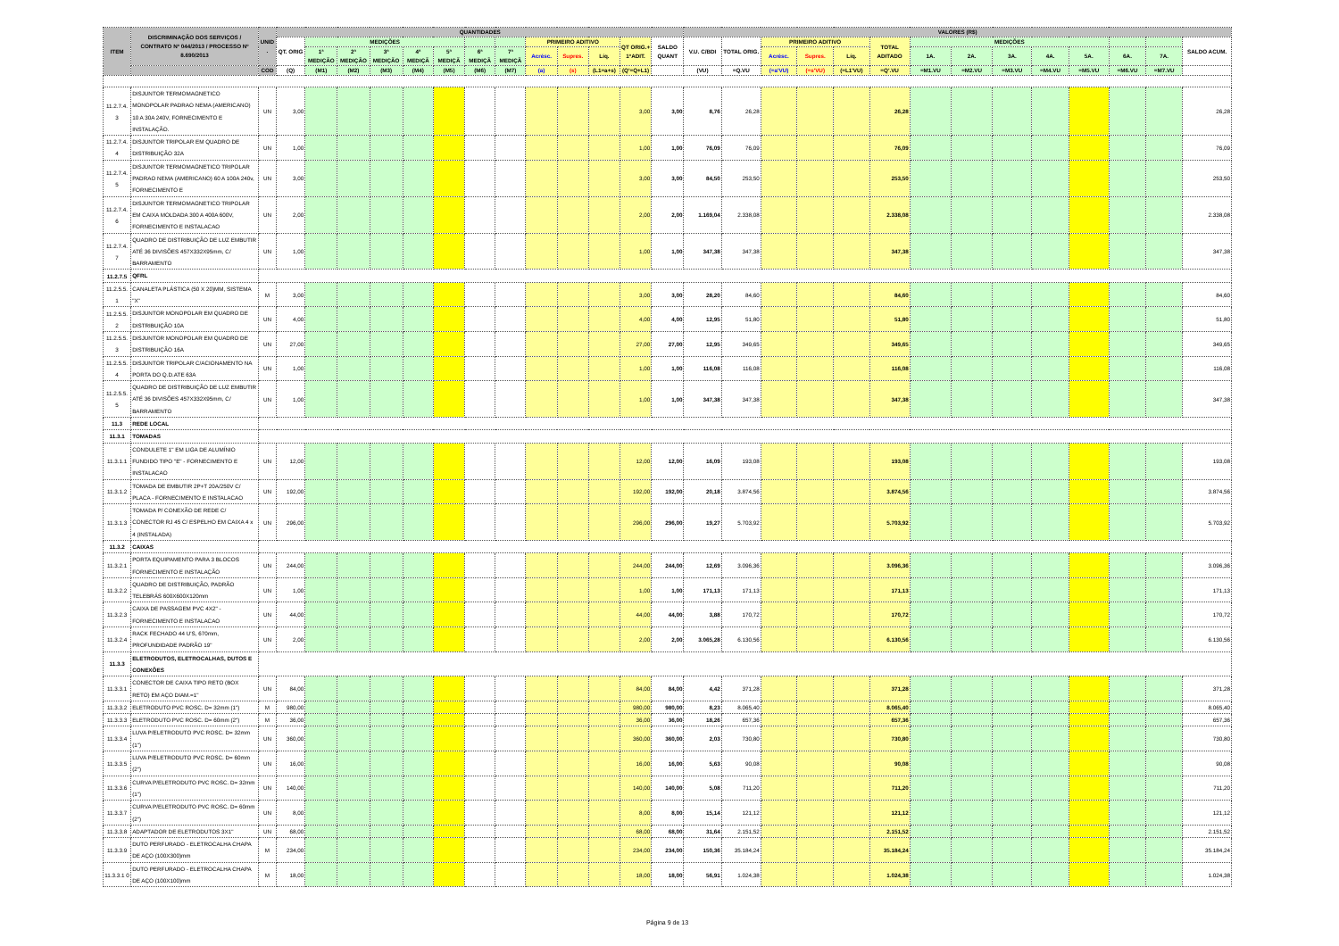| ITEM | DISCRIMINAÇÃO DOS SERVIÇOS / CONTRATO Nº 044/2013 / PROCESSO Nº 8.690/2013 | UNID . | QUANTIDADES | | | | | | | | | | | | | VALORES (R$) | | | | | | | | | | | | | |
| --- | --- | --- | --- | --- | --- | --- | --- | --- | --- | --- | --- | --- | --- | --- | --- | --- | --- | --- | --- | --- | --- | --- | --- | --- | --- | --- | --- | --- | --- |
| | | | QT. ORIG | MEDIÇÕES | | | | | | | PRIMEIRO ADITIVO | | | QT ORIG.+ 1ºADIT. | SALDO QUANT | V.U. C/BDI | TOTAL ORIG. | PRIMEIRO ADITIVO | | | TOTAL ADITADO | MEDIÇÕES | | | | | | | SALDO ACUM. |
| | | | | 1ª MEDIÇÃO | 2ª MEDIÇÃO | 3ª MEDIÇÃO | 4ª MEDIÇÃ | 5ª MEDIÇÃ | 6ª MEDIÇÃ | 7ª MEDIÇÃ | Acrésc. | Supres. | Líq. | | | | | Acrésc. | Supres. | Líq. | | 1A. | 2A. | 3A. | 4A. | 5A. | 6A. | 7A. | |
| | | COD | (Q) | (M1) | (M2) | (M3) | (M4) | (M5) | (M6) | (M7) | (a) | (s) | (L1=a+s) | (Q'=Q+L1) | | (VU) | =Q.VU | (=a'VU) | (=s'VU) | (=L1'VU) | =Q'.VU | =M1.VU | =M2.VU | =M3.VU | =M4.VU | =M5.VU | =M6.VU | =M7.VU | |
| 11.2.7.4. 3 | DISJUNTOR TERMOMAGNETICO MONOPOLAR PADRAO NEMA (AMERICANO) 10 A 30A 240V, FORNECIMENTO E INSTALAÇÃO. | UN | 3,00 | | | | | | | | | | | 3,00 | 3,00 | 8,76 | 26,28 | | | | 26,28 | | | | | | | | 26,28 |
| 11.2.7.4. 4 | DISJUNTOR TRIPOLAR EM QUADRO DE DISTRIBUIÇÃO 32A | UN | 1,00 | | | | | | | | | | | 1,00 | 1,00 | 76,09 | 76,09 | | | | 76,09 | | | | | | | | 76,09 |
| 11.2.7.4. 5 | DISJUNTOR TERMOMAGNETICO TRIPOLAR PADRAO NEMA (AMERICANO) 60 A 100A 240v, FORNECIMENTO E | UN | 3,00 | | | | | | | | | | | 3,00 | 3,00 | 84,50 | 253,50 | | | | 253,50 | | | | | | | | 253,50 |
| 11.2.7.4. 6 | DISJUNTOR TERMOMAGNETICO TRIPOLAR EM CAIXA MOLDADA 300 A 400A 600V, FORNECIMENTO E INSTALACAO | UN | 2,00 | | | | | | | | | | | 2,00 | 2,00 | 1.169,04 | 2.338,08 | | | | 2.338,08 | | | | | | | | 2.338,08 |
| 11.2.7.4. 7 | QUADRO DE DISTRIBUIÇÃO DE LUZ EMBUTIR ATÉ 36 DIVISÕES 457X332X95mm, C/ BARRAMENTO | UN | 1,00 | | | | | | | | | | | 1,00 | 1,00 | 347,38 | 347,38 | | | | 347,38 | | | | | | | | 347,38 |
| 11.2.7.5 | QFRL | | | | | | | | | | | | | | | | | | | | | | | | | | | | |
| 11.2.5.5. 1 | CANALETA PLÁSTICA (50 X 20)MM, SISTEMA "X" | M | 3,00 | | | | | | | | | | | 3,00 | 3,00 | 28,20 | 84,60 | | | | 84,60 | | | | | | | | 84,60 |
| 11.2.5.5. 2 | DISJUNTOR MONOPOLAR EM QUADRO DE DISTRIBUIÇÃO 10A | UN | 4,00 | | | | | | | | | | | 4,00 | 4,00 | 12,95 | 51,80 | | | | 51,80 | | | | | | | | 51,80 |
| 11.2.5.5. 3 | DISJUNTOR MONOPOLAR EM QUADRO DE DISTRIBUIÇÃO 16A | UN | 27,00 | | | | | | | | | | | 27,00 | 27,00 | 12,95 | 349,65 | | | | 349,65 | | | | | | | | 349,65 |
| 11.2.5.5. 4 | DISJUNTOR TRIPOLAR C/ACIONAMENTO NA PORTA DO Q.D.ATE 63A | UN | 1,00 | | | | | | | | | | | 1,00 | 1,00 | 116,08 | 116,08 | | | | 116,08 | | | | | | | | 116,08 |
| 11.2.5.5. 5 | QUADRO DE DISTRIBUIÇÃO DE LUZ EMBUTIR ATÉ 36 DIVISÕES 457X332X95mm, C/ BARRAMENTO | UN | 1,00 | | | | | | | | | | | 1,00 | 1,00 | 347,38 | 347,38 | | | | 347,38 | | | | | | | | 347,38 |
| 11.3 | REDE LOCAL | | | | | | | | | | | | | | | | | | | | | | | | | | | | |
| 11.3.1 | TOMADAS | | | | | | | | | | | | | | | | | | | | | | | | | | | | |
| 11.3.1.1 | CONDULETE 1" EM LIGA DE ALUMÍNIO FUNDIDO TIPO "E" - FORNECIMENTO E INSTALACAO | UN | 12,00 | | | | | | | | | | | 12,00 | 12,00 | 16,09 | 193,08 | | | | 193,08 | | | | | | | | 193,08 |
| 11.3.1.2 | TOMADA DE EMBUTIR 2P+T 20A/250V C/ PLACA - FORNECIMENTO E INSTALACAO | UN | 192,00 | | | | | | | | | | | 192,00 | 192,00 | 20,18 | 3.874,56 | | | | 3.874,56 | | | | | | | | 3.874,56 |
| 11.3.1.3 | TOMADA P/ CONEXÃO DE REDE C/ CONECTOR RJ 45 C/ ESPELHO EM CAIXA 4 x 4 (INSTALADA) | UN | 296,00 | | | | | | | | | | | 296,00 | 296,00 | 19,27 | 5.703,92 | | | | 5.703,92 | | | | | | | | 5.703,92 |
| 11.3.2 | CAIXAS | | | | | | | | | | | | | | | | | | | | | | | | | | | | |
| 11.3.2.1 | PORTA EQUIPAMENTO PARA 3 BLOCOS FORNECIMENTO E INSTALAÇÃO | UN | 244,00 | | | | | | | | | | | 244,00 | 244,00 | 12,69 | 3.096,36 | | | | 3.096,36 | | | | | | | | 3.096,36 |
| 11.3.2.2 | QUADRO DE DISTRIBUIÇÃO, PADRÃO TELEBRÁS 600X600X120mm | UN | 1,00 | | | | | | | | | | | 1,00 | 1,00 | 171,13 | 171,13 | | | | 171,13 | | | | | | | | 171,13 |
| 11.3.2.3 | CAIXA DE PASSAGEM PVC 4X2" - FORNECIMENTO E INSTALACAO | UN | 44,00 | | | | | | | | | | | 44,00 | 44,00 | 3,88 | 170,72 | | | | 170,72 | | | | | | | | 170,72 |
| 11.3.2.4 | RACK FECHADO 44 U'S, 670mm, PROFUNDIDADE PADRÃO 19" | UN | 2,00 | | | | | | | | | | | 2,00 | 2,00 | 3.065,28 | 6.130,56 | | | | 6.130,56 | | | | | | | | 6.130,56 |
| 11.3.3 | ELETRODUTOS, ELETROCALHAS, DUTOS E CONEXÕES | | | | | | | | | | | | | | | | | | | | | | | | | | | | |
| 11.3.3.1 | CONECTOR DE CAIXA TIPO RETO (BOX RETO) EM AÇO DIAM.=1" | UN | 84,00 | | | | | | | | | | | 84,00 | 84,00 | 4,42 | 371,28 | | | | 371,28 | | | | | | | | 371,28 |
| 11.3.3.2 | ELETRODUTO PVC ROSC. D= 32mm (1") | M | 980,00 | | | | | | | | | | | 980,00 | 980,00 | 8,23 | 8.065,40 | | | | 8.065,40 | | | | | | | | 8.065,40 |
| 11.3.3.3 | ELETRODUTO PVC ROSC. D= 60mm (2") | M | 36,00 | | | | | | | | | | | 36,00 | 36,00 | 18,26 | 657,36 | | | | 657,36 | | | | | | | | 657,36 |
| 11.3.3.4 | LUVA P/ELETRODUTO PVC ROSC. D= 32mm (1") | UN | 360,00 | | | | | | | | | | | 360,00 | 360,00 | 2,03 | 730,80 | | | | 730,80 | | | | | | | | 730,80 |
| 11.3.3.5 | LUVA P/ELETRODUTO PVC ROSC. D= 60mm (2") | UN | 16,00 | | | | | | | | | | | 16,00 | 16,00 | 5,63 | 90,08 | | | | 90,08 | | | | | | | | 90,08 |
| 11.3.3.6 | CURVA P/ELETRODUTO PVC ROSC. D= 32mm (1") | UN | 140,00 | | | | | | | | | | | 140,00 | 140,00 | 5,08 | 711,20 | | | | 711,20 | | | | | | | | 711,20 |
| 11.3.3.7 | CURVA P/ELETRODUTO PVC ROSC. D= 60mm (2") | UN | 8,00 | | | | | | | | | | | 8,00 | 8,00 | 15,14 | 121,12 | | | | 121,12 | | | | | | | | 121,12 |
| 11.3.3.8 | ADAPTADOR DE ELETRODUTOS 3X1" | UN | 68,00 | | | | | | | | | | | 68,00 | 68,00 | 31,64 | 2.151,52 | | | | 2.151,52 | | | | | | | | 2.151,52 |
| 11.3.3.9 | DUTO PERFURADO - ELETROCALHA CHAPA DE AÇO (100X300)mm | M | 234,00 | | | | | | | | | | | 234,00 | 234,00 | 150,36 | 35.184,24 | | | | 35.184,24 | | | | | | | | 35.184,24 |
| 11.3.3.1 0 | DUTO PERFURADO - ELETROCALHA CHAPA DE AÇO (100X100)mm | M | 18,00 | | | | | | | | | | | 18,00 | 18,00 | 56,91 | 1.024,38 | | | | 1.024,38 | | | | | | | | 1.024,38 |
Página 9 de 13